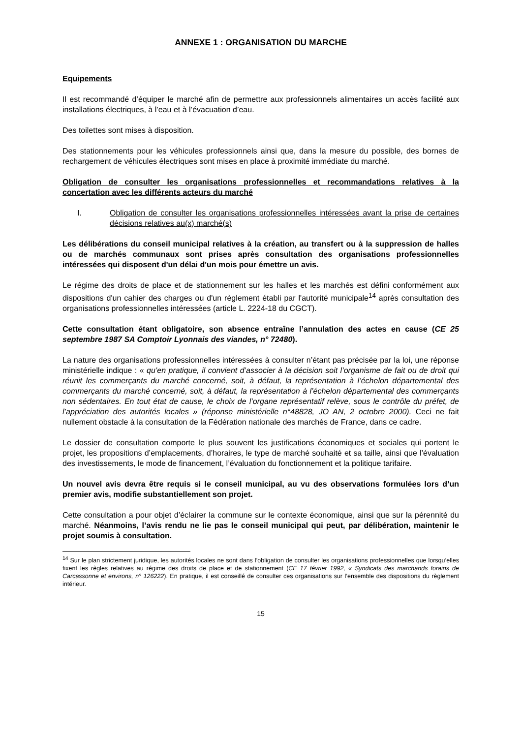ANNEXE 1 : ORGANISATION DU MARCHE
Equipements
Il est recommandé d’équiper le marché afin de permettre aux professionnels alimentaires un accès facilité aux installations électriques, à l’eau et à l’évacuation d’eau.
Des toilettes sont mises à disposition.
Des stationnements pour les véhicules professionnels ainsi que, dans la mesure du possible, des bornes de rechargement de véhicules électriques sont mises en place à proximité immédiate du marché.
Obligation de consulter les organisations professionnelles et recommandations relatives à la concertation avec les différents acteurs du marché
I. Obligation de consulter les organisations professionnelles intéressées avant la prise de certaines décisions relatives au(x) marché(s)
Les délibérations du conseil municipal relatives à la création, au transfert ou à la suppression de halles ou de marchés communaux sont prises après consultation des organisations professionnelles intéressées qui disposent d'un délai d'un mois pour émettre un avis.
Le régime des droits de place et de stationnement sur les halles et les marchés est défini conformément aux dispositions d'un cahier des charges ou d'un règlement établi par l'autorité municipale<sup>14</sup> après consultation des organisations professionnelles intéressées (article L. 2224-18 du CGCT).
Cette consultation étant obligatoire, son absence entraîne l’annulation des actes en cause (CE 25 septembre 1987 SA Comptoir Lyonnais des viandes, n° 72480).
La nature des organisations professionnelles intéressées à consulter n’étant pas précisée par la loi, une réponse ministérielle indique : « qu’en pratique, il convient d’associer à la décision soit l’organisme de fait ou de droit qui réunit les commerçants du marché concerné, soit, à défaut, la représentation à l’échelon départemental des commerçants du marché concerné, soit, à défaut, la représentation à l’échelon départemental des commerçants non sédentaires. En tout état de cause, le choix de l’organe représentatif relève, sous le contrôle du préfet, de l’appréciation des autorités locales » (réponse ministérielle n°48828, JO AN, 2 octobre 2000). Ceci ne fait nullement obstacle à la consultation de la Fédération nationale des marchés de France, dans ce cadre.
Le dossier de consultation comporte le plus souvent les justifications économiques et sociales qui portent le projet, les propositions d’emplacements, d’horaires, le type de marché souhaité et sa taille, ainsi que l’évaluation des investissements, le mode de financement, l’évaluation du fonctionnement et la politique tarifaire.
Un nouvel avis devra être requis si le conseil municipal, au vu des observations formulées lors d’un premier avis, modifie substantiellement son projet.
Cette consultation a pour objet d’éclairer la commune sur le contexte économique, ainsi que sur la pérennité du marché. Néanmoins, l’avis rendu ne lie pas le conseil municipal qui peut, par délibération, maintenir le projet soumis à consultation.
<sup>14</sup> Sur le plan strictement juridique, les autorités locales ne sont dans l’obligation de consulter les organisations professionnelles que lorsqu’elles fixent les règles relatives au régime des droits de place et de stationnement (CE 17 février 1992, « Syndicats des marchands forains de Carcassonne et environs, n° 126222). En pratique, il est conseillé de consulter ces organisations sur l’ensemble des dispositions du règlement intérieur.
15